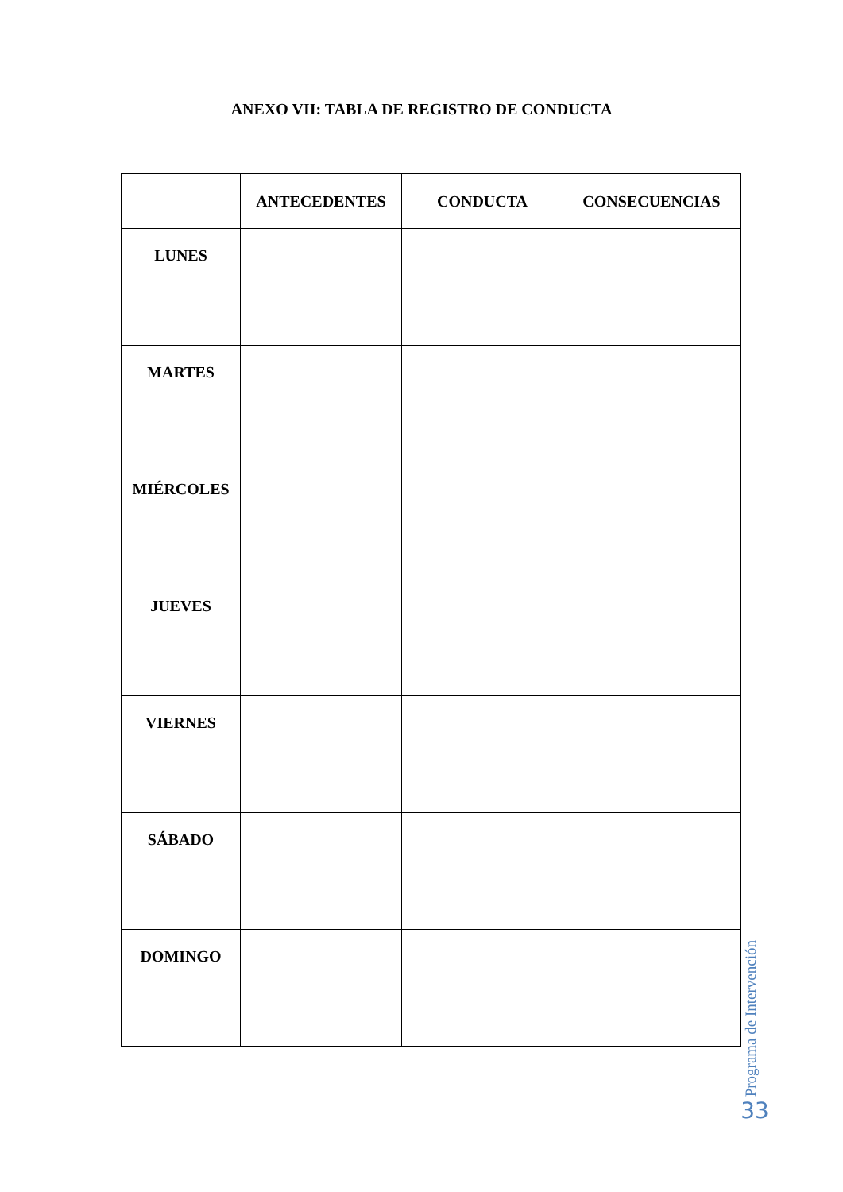ANEXO VII: TABLA DE REGISTRO DE CONDUCTA
| | ANTECEDENTES | CONDUCTA | CONSECUENCIAS |
| --- | --- | --- | --- |
| LUNES | | | |
| MARTES | | | |
| MIÉRCOLES | | | |
| JUEVES | | | |
| VIERNES | | | |
| SÁBADO | | | |
| DOMINGO | | | |
Programa de Intervención
33